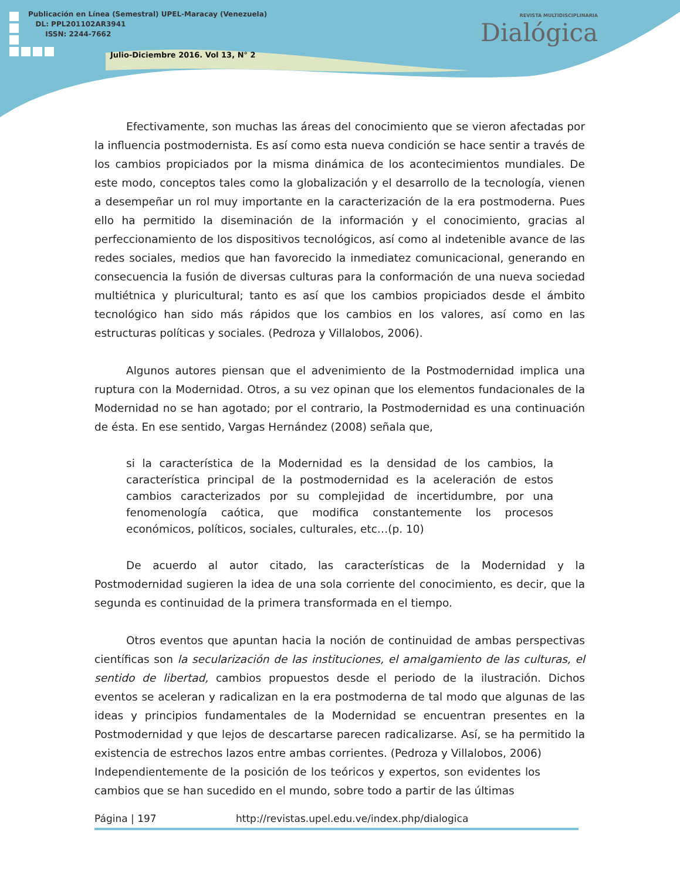Publicación en Línea (Semestral) UPEL-Maracay (Venezuela)
DL: PPL201102AR3941
ISSN: 2244-7662
Julio-Diciembre 2016. Vol 13, N° 2
REVISTA MULTIDISCIPLINARIA
Dialógica
Efectivamente, son muchas las áreas del conocimiento que se vieron afectadas por la influencia postmodernista. Es así como esta nueva condición se hace sentir a través de los cambios propiciados por la misma dinámica de los acontecimientos mundiales. De este modo, conceptos tales como la globalización y el desarrollo de la tecnología, vienen a desempeñar un rol muy importante en la caracterización de la era postmoderna. Pues ello ha permitido la diseminación de la información y el conocimiento, gracias al perfeccionamiento de los dispositivos tecnológicos, así como al indetenible avance de las redes sociales, medios que han favorecido la inmediatez comunicacional, generando en consecuencia la fusión de diversas culturas para la conformación de una nueva sociedad multiétnica y pluricultural; tanto es así que los cambios propiciados desde el ámbito tecnológico han sido más rápidos que los cambios en los valores, así como en las estructuras políticas y sociales. (Pedroza y Villalobos, 2006).
Algunos autores piensan que el advenimiento de la Postmodernidad implica una ruptura con la Modernidad. Otros, a su vez opinan que los elementos fundacionales de la Modernidad no se han agotado; por el contrario, la Postmodernidad es una continuación de ésta. En ese sentido, Vargas Hernández (2008) señala que,
si la característica de la Modernidad es la densidad de los cambios, la característica principal de la postmodernidad es la aceleración de estos cambios caracterizados por su complejidad de incertidumbre, por una fenomenología caótica, que modifica constantemente los procesos económicos, políticos, sociales, culturales, etc…(p. 10)
De acuerdo al autor citado, las características de la Modernidad y la Postmodernidad sugieren la idea de una sola corriente del conocimiento, es decir, que la segunda es continuidad de la primera transformada en el tiempo.
Otros eventos que apuntan hacia la noción de continuidad de ambas perspectivas científicas son la secularización de las instituciones, el amalgamiento de las culturas, el sentido de libertad, cambios propuestos desde el periodo de la ilustración. Dichos eventos se aceleran y radicalizan en la era postmoderna de tal modo que algunas de las ideas y principios fundamentales de la Modernidad se encuentran presentes en la Postmodernidad y que lejos de descartarse parecen radicalizarse. Así, se ha permitido la existencia de estrechos lazos entre ambas corrientes. (Pedroza y Villalobos, 2006)
Independientemente de la posición de los teóricos y expertos, son evidentes los cambios que se han sucedido en el mundo, sobre todo a partir de las últimas
Página | 197 http://revistas.upel.edu.ve/index.php/dialogica